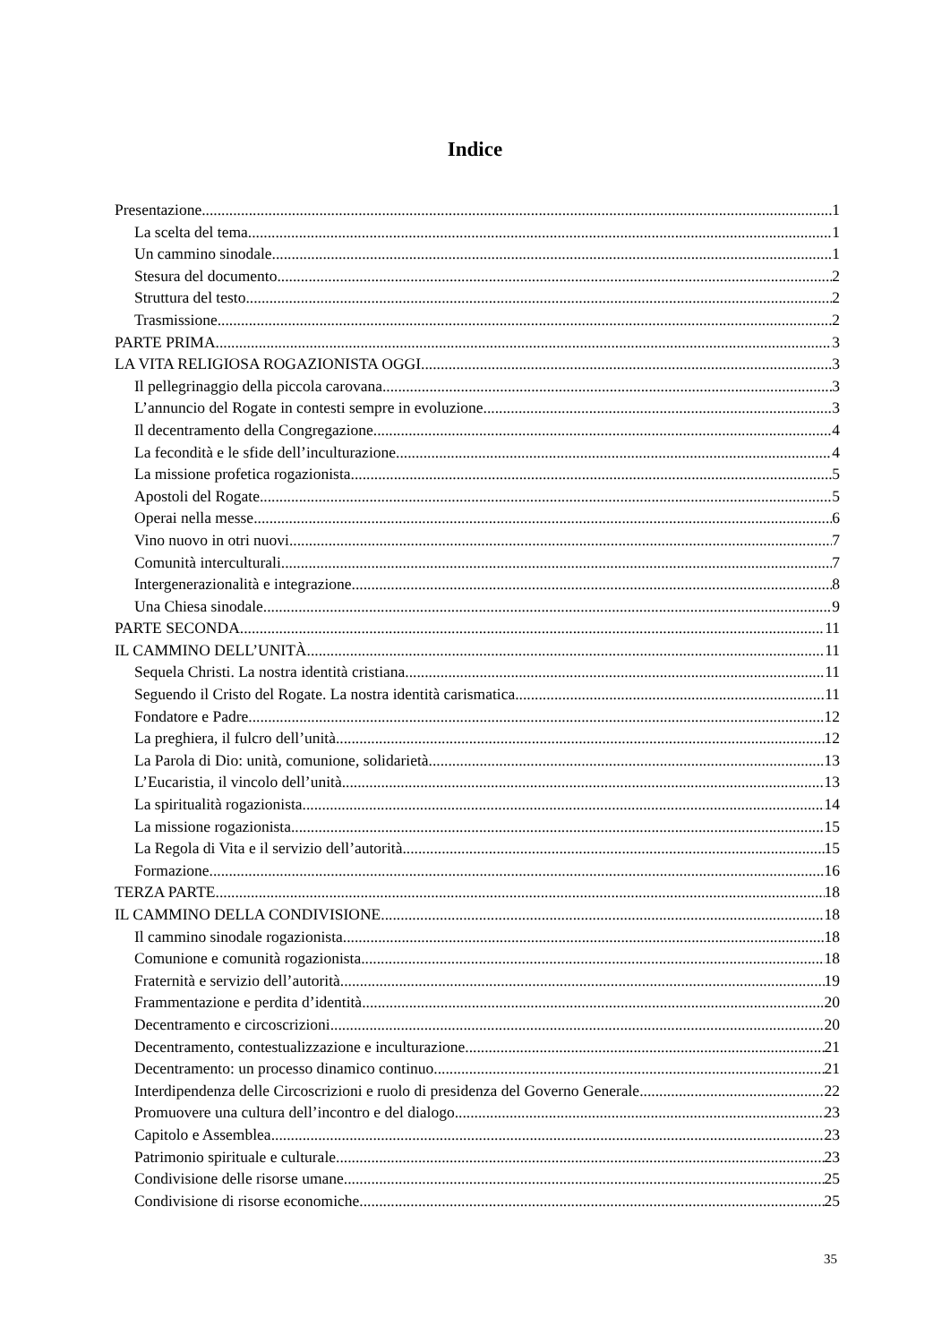Indice
Presentazione 1
La scelta del tema 1
Un cammino sinodale 1
Stesura del documento 2
Struttura del testo 2
Trasmissione 2
PARTE PRIMA 3
LA VITA RELIGIOSA ROGAZIONISTA OGGI 3
Il pellegrinaggio della piccola carovana 3
L’annuncio del Rogate in contesti sempre in evoluzione 3
Il decentramento della Congregazione 4
La fecondità e le sfide dell’inculturazione 4
La missione profetica rogazionista 5
Apostoli del Rogate 5
Operai nella messe 6
Vino nuovo in otri nuovi 7
Comunità interculturali 7
Intergenerazionalità e integrazione 8
Una Chiesa sinodale 9
PARTE SECONDA 11
IL CAMMINO DELL’UNITÀ 11
Sequela Christi. La nostra identità cristiana 11
Seguendo il Cristo del Rogate. La nostra identità carismatica 11
Fondatore e Padre 12
La preghiera, il fulcro dell’unità 12
La Parola di Dio: unità, comunione, solidarietà 13
L’Eucaristia, il vincolo dell’unità 13
La spiritualità rogazionista 14
La missione rogazionista 15
La Regola di Vita e il servizio dell’autorità 15
Formazione 16
TERZA PARTE 18
IL CAMMINO DELLA CONDIVISIONE 18
Il cammino sinodale rogazionista 18
Comunione e comunità rogazionista 18
Fraternità e servizio dell’autorità 19
Frammentazione e perdita d’identità 20
Decentramento e circoscrizioni 20
Decentramento, contestualizzazione e inculturazione 21
Decentramento: un processo dinamico continuo 21
Interdipendenza delle Circoscrizioni e ruolo di presidenza del Governo Generale 22
Promuovere una cultura dell’incontro e del dialogo 23
Capitolo e Assemblea 23
Patrimonio spirituale e culturale 23
Condivisione delle risorse umane 25
Condivisione di risorse economiche 25
35